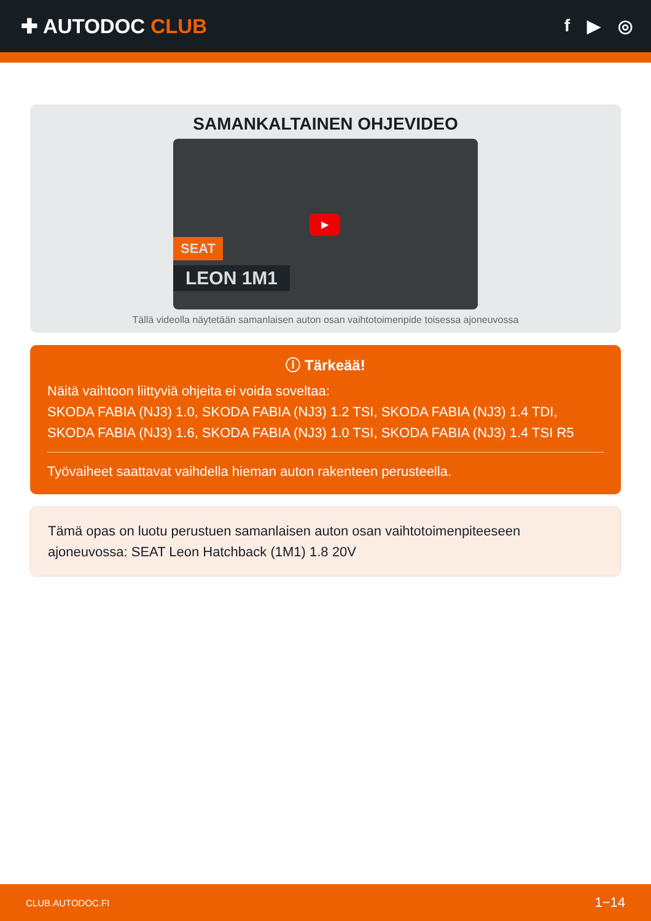✚ AUTODOC CLUB
f ▶ ◎
SAMANKALTAINEN OHJEVIDEO
▶
SEAT
LEON 1M1
Tällä videolla näytetään samanlaisen auton osan vaihtotoimenpide toisessa ajoneuvossa
ⓘ Tärkeää!
Näitä vaihtoon liittyviä ohjeita ei voida soveltaa:
SKODA FABIA (NJ3) 1.0, SKODA FABIA (NJ3) 1.2 TSI, SKODA FABIA (NJ3) 1.4 TDI, SKODA FABIA (NJ3) 1.6, SKODA FABIA (NJ3) 1.0 TSI, SKODA FABIA (NJ3) 1.4 TSI R5
Työvaiheet saattavat vaihdella hieman auton rakenteen perusteella.
Tämä opas on luotu perustuen samanlaisen auton osan vaihtotoimenpiteeseen ajoneuvossa: SEAT Leon Hatchback (1M1) 1.8 20V
CLUB.AUTODOC.FI 1−14